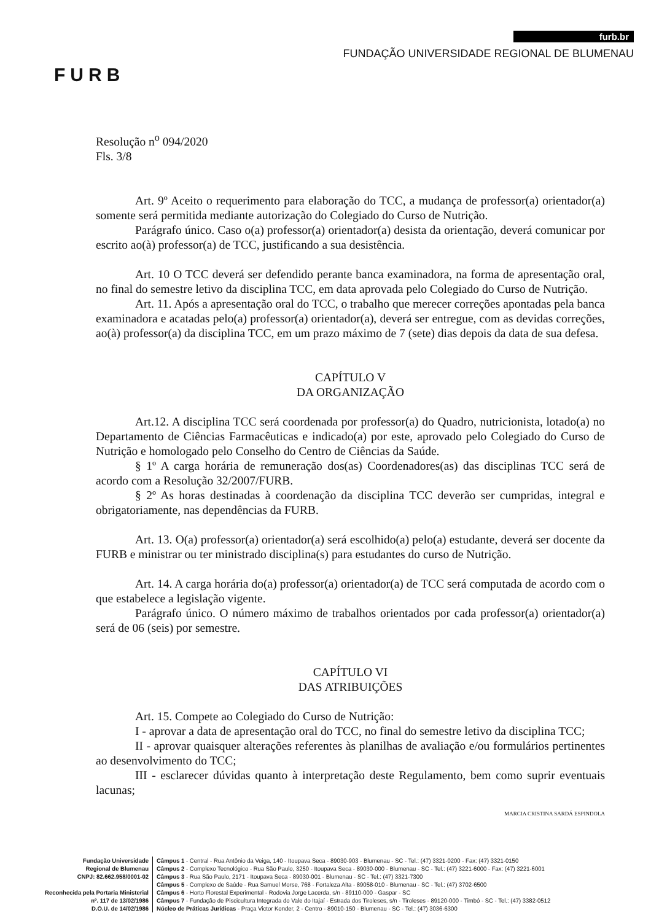FURB
furb.br
FUNDAÇÃO UNIVERSIDADE REGIONAL DE BLUMENAU
Resolução n<sup>o</sup> 094/2020
Fls. 3/8
Art. 9º Aceito o requerimento para elaboração do TCC, a mudança de professor(a) orientador(a) somente será permitida mediante autorização do Colegiado do Curso de Nutrição.
Parágrafo único. Caso o(a) professor(a) orientador(a) desista da orientação, deverá comunicar por escrito ao(à) professor(a) de TCC, justificando a sua desistência.
Art. 10 O TCC deverá ser defendido perante banca examinadora, na forma de apresentação oral, no final do semestre letivo da disciplina TCC, em data aprovada pelo Colegiado do Curso de Nutrição.
Art. 11. Após a apresentação oral do TCC, o trabalho que merecer correções apontadas pela banca examinadora e acatadas pelo(a) professor(a) orientador(a), deverá ser entregue, com as devidas correções, ao(à) professor(a) da disciplina TCC, em um prazo máximo de 7 (sete) dias depois da data de sua defesa.
CAPÍTULO V
DA ORGANIZAÇÃO
Art.12. A disciplina TCC será coordenada por professor(a) do Quadro, nutricionista, lotado(a) no Departamento de Ciências Farmacêuticas e indicado(a) por este, aprovado pelo Colegiado do Curso de Nutrição e homologado pelo Conselho do Centro de Ciências da Saúde.
§ 1º A carga horária de remuneração dos(as) Coordenadores(as) das disciplinas TCC será de acordo com a Resolução 32/2007/FURB.
§ 2º As horas destinadas à coordenação da disciplina TCC deverão ser cumpridas, integral e obrigatoriamente, nas dependências da FURB.
Art. 13. O(a) professor(a) orientador(a) será escolhido(a) pelo(a) estudante, deverá ser docente da FURB e ministrar ou ter ministrado disciplina(s) para estudantes do curso de Nutrição.
Art. 14. A carga horária do(a) professor(a) orientador(a) de TCC será computada de acordo com o que estabelece a legislação vigente.
Parágrafo único. O número máximo de trabalhos orientados por cada professor(a) orientador(a) será de 06 (seis) por semestre.
CAPÍTULO VI
DAS ATRIBUIÇÕES
Art. 15. Compete ao Colegiado do Curso de Nutrição:
I - aprovar a data de apresentação oral do TCC, no final do semestre letivo da disciplina TCC;
II - aprovar quaisquer alterações referentes às planilhas de avaliação e/ou formulários pertinentes ao desenvolvimento do TCC;
III - esclarecer dúvidas quanto à interpretação deste Regulamento, bem como suprir eventuais lacunas;
MARCIA CRISTINA SARDÁ ESPINDOLA
Fundação Universidade
Regional de Blumenau
CNPJ: 82.662.958/0001-02
Reconhecida pela Portaria Ministerial
nº. 117 de 13/02/1986
D.O.U. de 14/02/1986
Câmpus 1 - Central - Rua Antônio da Veiga, 140 - Itoupava Seca - 89030-903 - Blumenau - SC - Tel.: (47) 3321-0200 - Fax: (47) 3321-0150
Câmpus 2 - Complexo Tecnológico - Rua São Paulo, 3250 - Itoupava Seca - 89030-000 - Blumenau - SC - Tel.: (47) 3221-6000 - Fax: (47) 3221-6001
Câmpus 3 - Rua São Paulo, 2171 - Itoupava Seca - 89030-001 - Blumenau - SC - Tel.: (47) 3321-7300
Câmpus 5 - Complexo de Saúde - Rua Samuel Morse, 768 - Fortaleza Alta - 89058-010 - Blumenau - SC - Tel.: (47) 3702-6500
Câmpus 6 - Horto Florestal Experimental - Rodovia Jorge Lacerda, s/n - 89110-000 - Gaspar - SC
Câmpus 7 - Fundação de Piscicultura Integrada do Vale do Itajaí - Estrada dos Tiroleses, s/n - Tiroleses - 89120-000 - Timbó - SC - Tel.: (47) 3382-0512
Núcleo de Práticas Jurídicas - Praça Victor Konder, 2 - Centro - 89010-150 - Blumenau - SC - Tel.: (47) 3036-6300